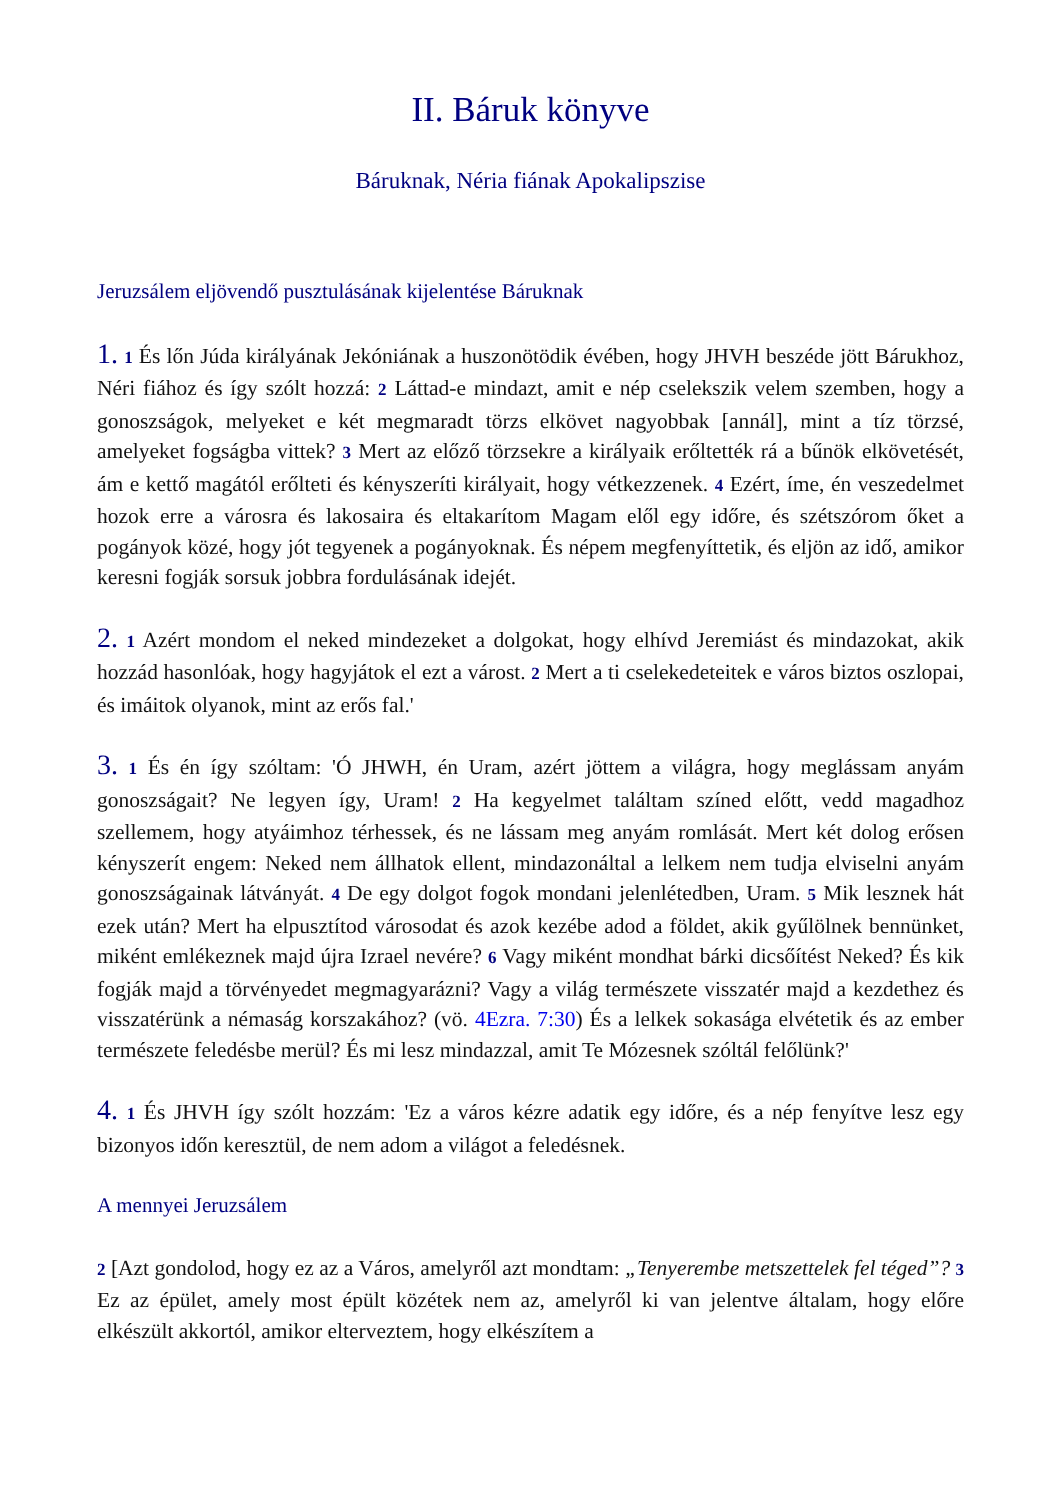II. Báruk könyve
Báruknak, Néria fiának Apokalipszise
Jeruzsálem eljövendő pusztulásának kijelentése Báruknak
1. 1 És lőn Júda királyának Jekóniának a huszonötödik évében, hogy JHVH beszéde jött Bárukhoz, Néri fiához és így szólt hozzá: 2 Láttad-e mindazt, amit e nép cselekszik velem szemben, hogy a gonoszságok, melyeket e két megmaradt törzs elkövet nagyobbak [annál], mint a tíz törzsé, amelyeket fogságba vittek? 3 Mert az előző törzsekre a királyaik erőltették rá a bűnök elkövetését, ám e kettő magától erőlteti és kényszeríti királyait, hogy vétkezzenek. 4 Ezért, íme, én veszedelmet hozok erre a városra és lakosaira és eltakarítom Magam elől egy időre, és szétszórom őket a pogányok közé, hogy jót tegyenek a pogányoknak. És népem megfenyíttetik, és eljön az idő, amikor keresni fogják sorsuk jobbra fordulásának idejét.
2. 1 Azért mondom el neked mindezeket a dolgokat, hogy elhívd Jeremiást és mindazokat, akik hozzád hasonlóak, hogy hagyjátok el ezt a várost. 2 Mert a ti cselekedeteitek e város biztos oszlopai, és imáitok olyanok, mint az erős fal.'
3. 1 És én így szóltam: 'Ó JHWH, én Uram, azért jöttem a világra, hogy meglássam anyám gonoszságait? Ne legyen így, Uram! 2 Ha kegyelmet találtam színed előtt, vedd magadhoz szellemem, hogy atyáimhoz térhessek, és ne lássam meg anyám romlását. Mert két dolog erősen kényszerít engem: Neked nem állhatok ellent, mindazonáltal a lelkem nem tudja elviselni anyám gonoszságainak látványát. 4 De egy dolgot fogok mondani jelenlétedben, Uram. 5 Mik lesznek hát ezek után? Mert ha elpusztítod városodat és azok kezébe adod a földet, akik gyűlölnek bennünket, miként emlékeznek majd újra Izrael nevére? 6 Vagy miként mondhat bárki dicsőítést Neked? És kik fogják majd a törvényedet megmagyarázni? Vagy a világ természete visszatér majd a kezdethez és visszatérünk a némaság korszakához? (vö. 4Ezra. 7:30) És a lelkek sokasága elvétetik és az ember természete feledésbe merül? És mi lesz mindazzal, amit Te Mózesnek szóltál felőlünk?'
4. 1 És JHVH így szólt hozzám: 'Ez a város kézre adatik egy időre, és a nép fenyítve lesz egy bizonyos időn keresztül, de nem adom a világot a feledésnek.
A mennyei Jeruzsálem
2 [Azt gondolod, hogy ez az a Város, amelyről azt mondtam: „Tenyerembe metszettelek fel téged”? 3 Ez az épület, amely most épült közétek nem az, amelyről ki van jelentve általam, hogy előre elkészült akkortól, amikor elterveztem, hogy elkészítem a